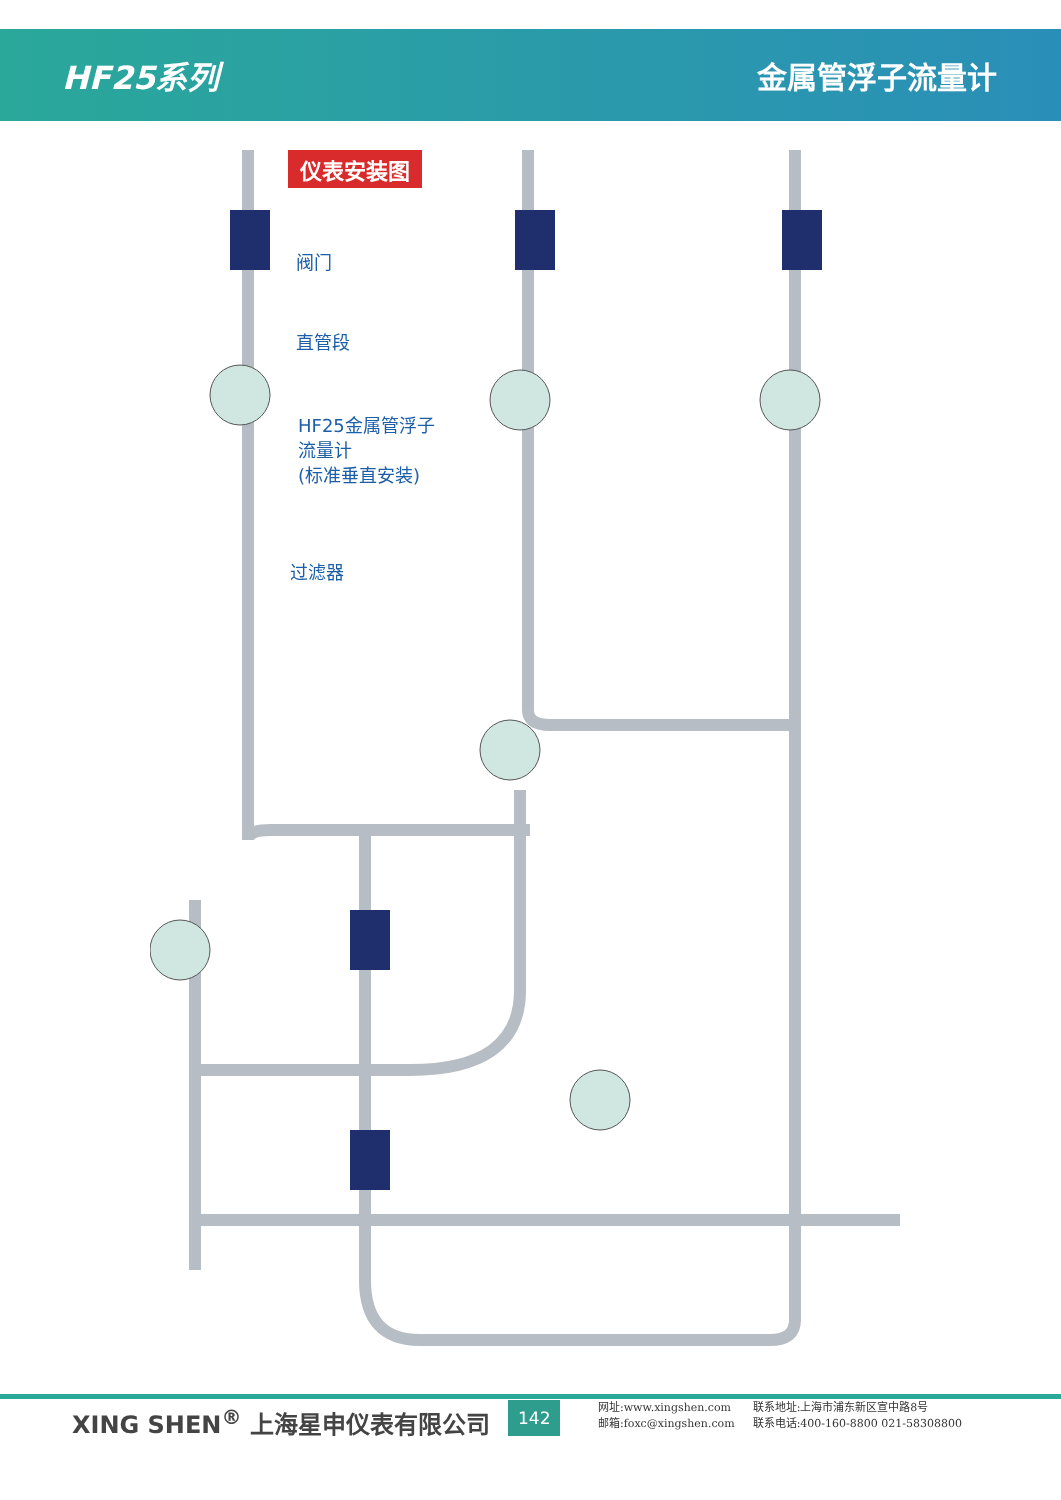HF25系列 金属管浮子流量计
仪表安装图
阀门
直管段
HF25金属管浮子
流量计
(标准垂直安装)
过滤器
XING SHEN<sup>®</sup> 上海星申仪表有限公司 142
网址:www.xingshen.com
邮箱:foxc@xingshen.com
联系地址:上海市浦东新区宣中路8号
联系电话:400-160-8800 021-58308800